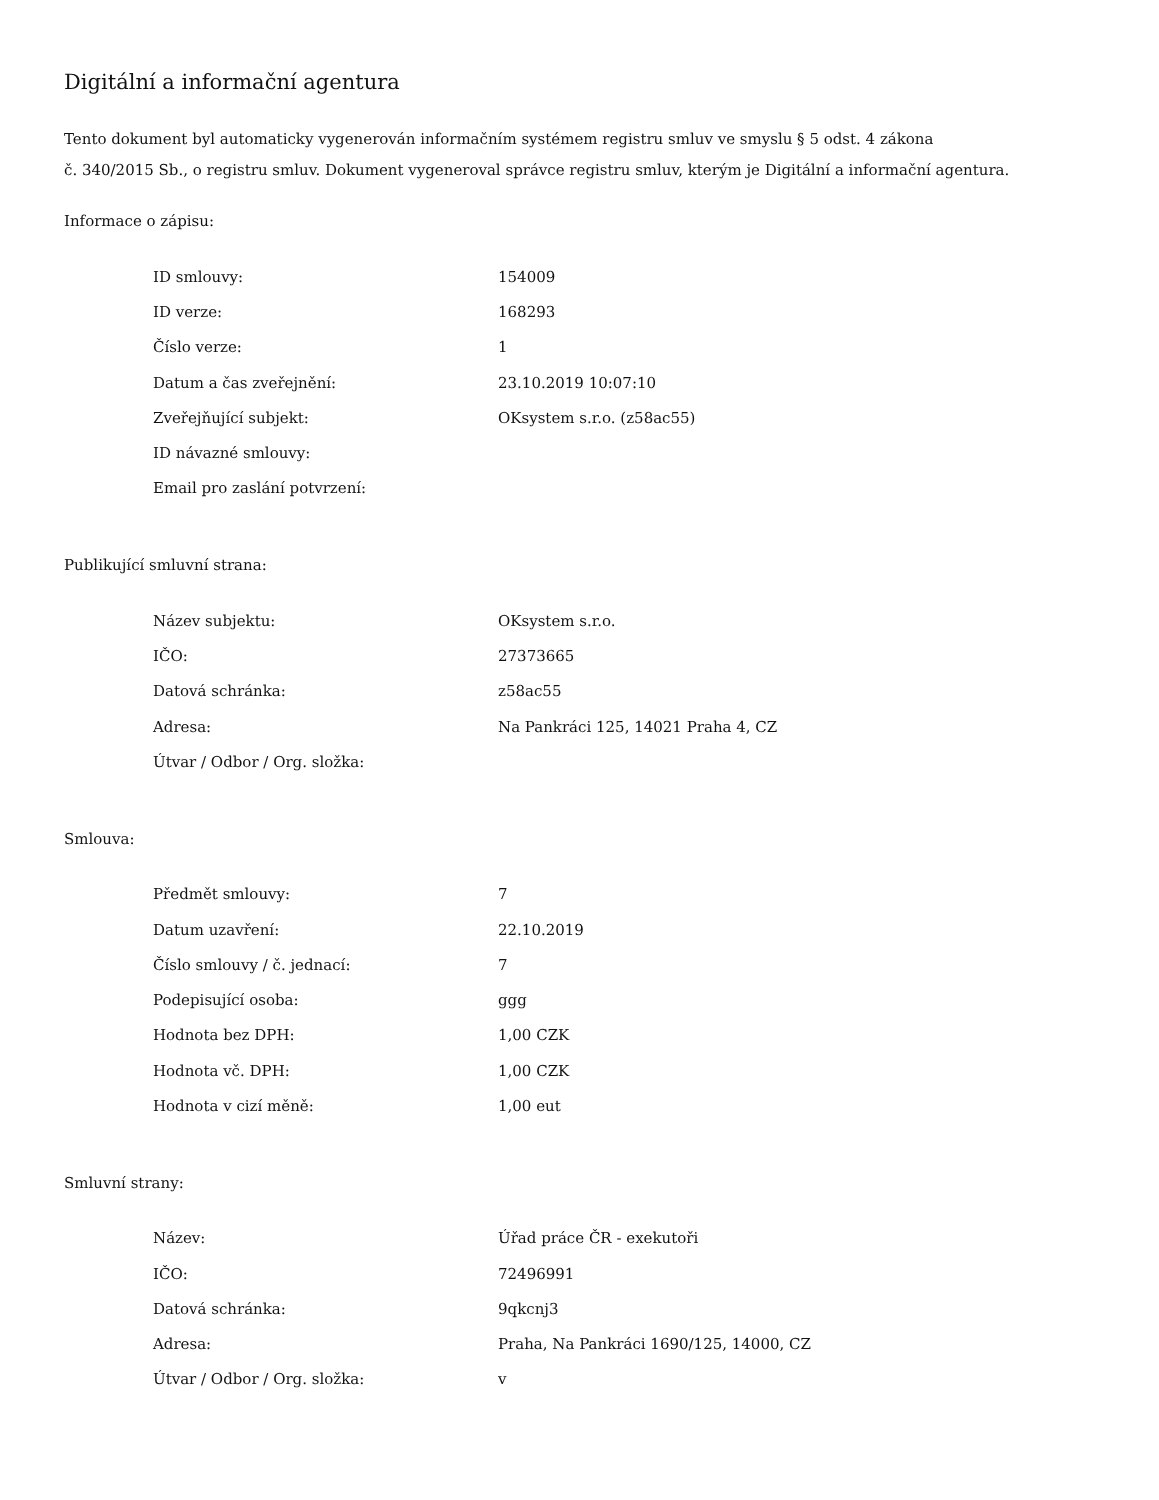Digitální a informační agentura
Tento dokument byl automaticky vygenerován informačním systémem registru smluv ve smyslu § 5 odst. 4 zákona
č. 340/2015 Sb., o registru smluv. Dokument vygeneroval správce registru smluv, kterým je Digitální a informační agentura.
Informace o zápisu:
| ID smlouvy: | 154009 |
| ID verze: | 168293 |
| Číslo verze: | 1 |
| Datum a čas zveřejnění: | 23.10.2019 10:07:10 |
| Zveřejňující subjekt: | OKsystem s.r.o. (z58ac55) |
| ID návazné smlouvy: | |
| Email pro zaslání potvrzení: | |
Publikující smluvní strana:
| Název subjektu: | OKsystem s.r.o. |
| IČO: | 27373665 |
| Datová schránka: | z58ac55 |
| Adresa: | Na Pankráci 125, 14021 Praha 4, CZ |
| Útvar / Odbor / Org. složka: | |
Smlouva:
| Předmět smlouvy: | 7 |
| Datum uzavření: | 22.10.2019 |
| Číslo smlouvy / č. jednací: | 7 |
| Podepisující osoba: | ggg |
| Hodnota bez DPH: | 1,00 CZK |
| Hodnota vč. DPH: | 1,00 CZK |
| Hodnota v cizí měně: | 1,00 eut |
Smluvní strany:
| Název: | Úřad práce ČR - exekutoři |
| IČO: | 72496991 |
| Datová schránka: | 9qkcnj3 |
| Adresa: | Praha, Na Pankráci 1690/125, 14000, CZ |
| Útvar / Odbor / Org. složka: | v |